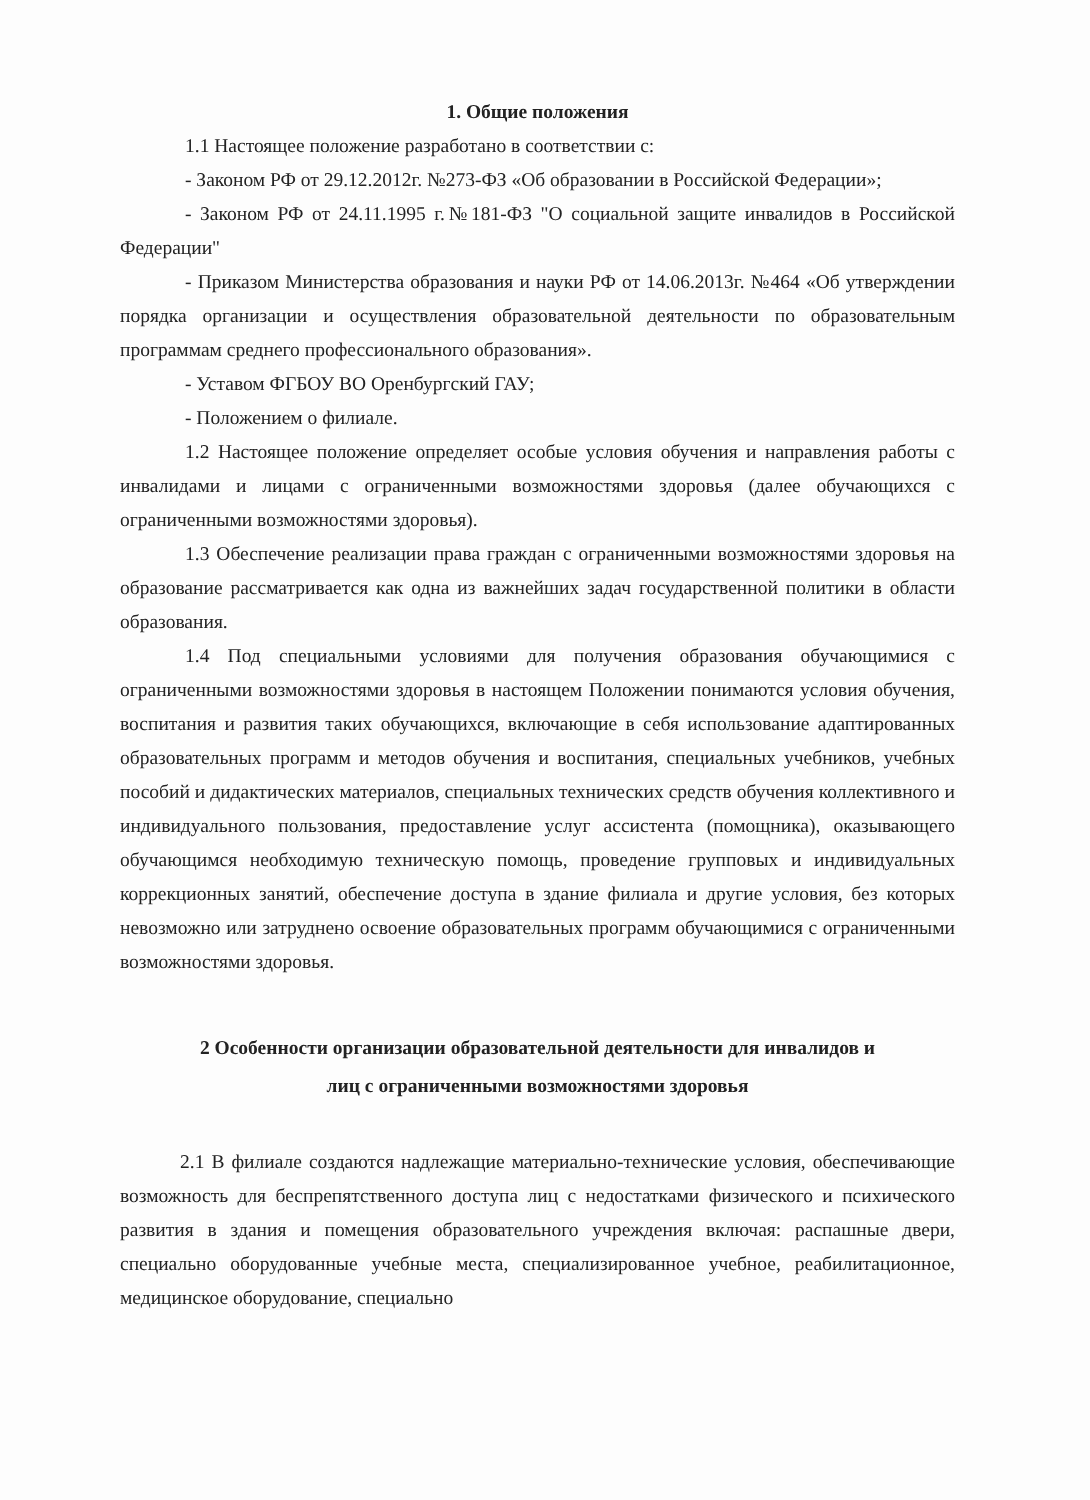1. Общие положения
1.1 Настоящее положение разработано в соответствии с:
- Законом РФ от 29.12.2012г. №273-ФЗ «Об образовании в Российской Федерации»;
- Законом РФ от 24.11.1995 г.№181-ФЗ "О социальной защите инвалидов в Российской Федерации"
- Приказом Министерства образования и науки РФ от 14.06.2013г. №464 «Об утверждении порядка организации и осуществления образовательной деятельности по образовательным программам среднего профессионального образования».
- Уставом ФГБОУ ВО Оренбургский ГАУ;
- Положением о филиале.
1.2 Настоящее положение определяет особые условия обучения и направления работы с инвалидами и лицами с ограниченными возможностями здоровья (далее обучающихся с ограниченными возможностями здоровья).
1.3 Обеспечение реализации права граждан с ограниченными возможностями здоровья на образование рассматривается как одна из важнейших задач государственной политики в области образования.
1.4 Под специальными условиями для получения образования обучающимися с ограниченными возможностями здоровья в настоящем Положении понимаются условия обучения, воспитания и развития таких обучающихся, включающие в себя использование адаптированных образовательных программ и методов обучения и воспитания, специальных учебников, учебных пособий и дидактических материалов, специальных технических средств обучения коллективного и индивидуального пользования, предоставление услуг ассистента (помощника), оказывающего обучающимся необходимую техническую помощь, проведение групповых и индивидуальных коррекционных занятий, обеспечение доступа в здание филиала и другие условия, без которых невозможно или затруднено освоение образовательных программ обучающимися с ограниченными возможностями здоровья.
2 Особенности организации образовательной деятельности для инвалидов и
лиц с ограниченными возможностями здоровья
2.1 В филиале создаются надлежащие материально-технические условия, обеспечивающие возможность для беспрепятственного доступа лиц с недостатками физического и психического развития в здания и помещения образовательного учреждения включая: распашные двери, специально оборудованные учебные места, специализированное учебное, реабилитационное, медицинское оборудование, специально